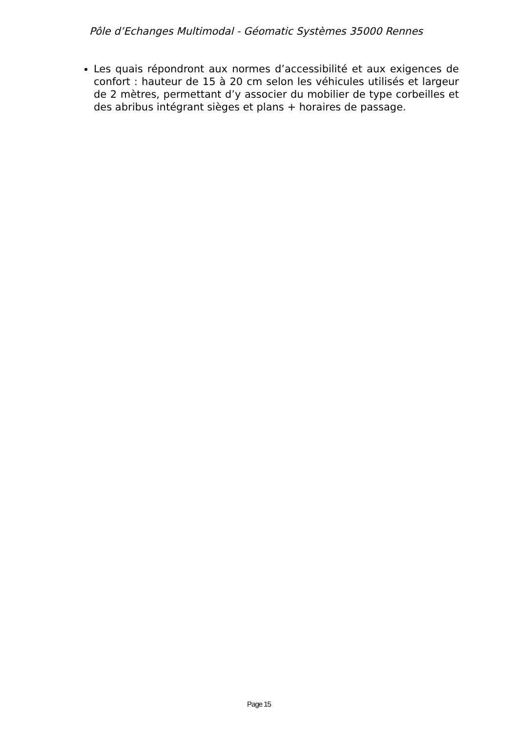Pôle d’Echanges Multimodal - Géomatic Systèmes 35000 Rennes
Les quais répondront aux normes d’accessibilité et aux exigences de confort : hauteur de 15 à 20 cm selon les véhicules utilisés et largeur de 2 mètres, permettant d’y associer du mobilier de type corbeilles et des abribus intégrant sièges et plans + horaires de passage.
Page 15